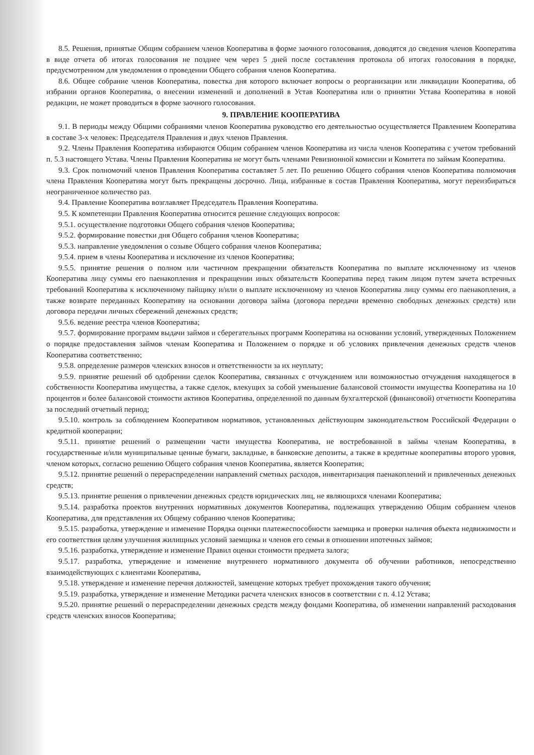8.5. Решения, принятые Общим собранием членов Кооператива в форме заочного голосования, доводятся до сведения членов Кооператива в виде отчета об итогах голосования не позднее чем через 5 дней после составления протокола об итогах голосования в порядке, предусмотренном для уведомления о проведении Общего собрания членов Кооператива.
8.6. Общее собрание членов Кооператива, повестка дня которого включает вопросы о реорганизации или ликвидации Кооператива, об избрании органов Кооператива, о внесении изменений и дополнений в Устав Кооператива или о принятии Устава Кооператива в новой редакции, не может проводиться в форме заочного голосования.
9. ПРАВЛЕНИЕ КООПЕРАТИВА
9.1. В периоды между Общими собраниями членов Кооператива руководство его деятельностью осуществляется Правлением Кооператива в составе 3-х человек: Председателя Правления и двух членов Правления.
9.2. Члены Правления Кооператива избираются Общим собранием членов Кооператива из числа членов Кооператива с учетом требований п. 5.3 настоящего Устава. Члены Правления Кооператива не могут быть членами Ревизионной комиссии и Комитета по займам Кооператива.
9.3. Срок полномочий членов Правления Кооператива составляет 5 лет. По решению Общего собрания членов Кооператива полномочия члена Правления Кооператива могут быть прекращены досрочно. Лица, избранные в состав Правления Кооператива, могут переизбираться неограниченное количество раз.
9.4. Правление Кооператива возглавляет Председатель Правления Кооператива.
9.5. К компетенции Правления Кооператива относится решение следующих вопросов:
9.5.1. осуществление подготовки Общего собрания членов Кооператива;
9.5.2. формирование повестки дня Общего собрания членов Кооператива;
9.5.3. направление уведомления о созыве Общего собрания членов Кооператива;
9.5.4. прием в члены Кооператива и исключение из членов Кооператива;
9.5.5. принятие решения о полном или частичном прекращении обязательств Кооператива по выплате исключенному из членов Кооператива лицу суммы его паенакопления и прекращении иных обязательств Кооператива перед таким лицом путем зачета встречных требований Кооператива к исключенному пайщику и/или о выплате исключенному из членов Кооператива лицу суммы его паенакопления, а также возврате переданных Кооперативу на основании договора займа (договора передачи временно свободных денежных средств) или договора передачи личных сбережений денежных средств;
9.5.6. ведение реестра членов Кооператива;
9.5.7. формирование программ выдачи займов и сберегательных программ Кооператива на основании условий, утвержденных Положением о порядке предоставления займов членам Кооператива и Положением о порядке и об условиях привлечения денежных средств членов Кооператива соответственно;
9.5.8. определение размеров членских взносов и ответственности за их неуплату;
9.5.9. принятие решений об одобрении сделок Кооператива, связанных с отчуждением или возможностью отчуждения находящегося в собственности Кооператива имущества, а также сделок, влекущих за собой уменьшение балансовой стоимости имущества Кооператива на 10 процентов и более балансовой стоимости активов Кооператива, определенной по данным бухгалтерской (финансовой) отчетности Кооператива за последний отчетный период;
9.5.10. контроль за соблюдением Кооперативом нормативов, установленных действующим законодательством Российской Федерации о кредитной кооперации;
9.5.11. принятие решений о размещении части имущества Кооператива, не востребованной в займы членам Кооператива, в государственные и/или муниципальные ценные бумаги, закладные, в банковские депозиты, а также в кредитные кооперативы второго уровня, членом которых, согласно решению Общего собрания членов Кооператива, является Кооператив;
9.5.12. принятие решений о перераспределении направлений сметных расходов, инвентаризация паенакоплений и привлеченных денежных средств;
9.5.13. принятие решения о привлечении денежных средств юридических лиц, не являющихся членами Кооператива;
9.5.14. разработка проектов внутренних нормативных документов Кооператива, подлежащих утверждению Общим собранием членов Кооператива, для представления их Общему собранию членов Кооператива;
9.5.15. разработка, утверждение и изменение Порядка оценки платежеспособности заемщика и проверки наличия объекта недвижимости и его соответствия целям улучшения жилищных условий заемщика и членов его семьи в отношении ипотечных займов;
9.5.16. разработка, утверждение и изменение Правил оценки стоимости предмета залога;
9.5.17. разработка, утверждение и изменение внутреннего нормативного документа об обучении работников, непосредственно взаимодействующих с клиентами Кооператива,
9.5.18. утверждение и изменение перечня должностей, замещение которых требует прохождения такого обучения;
9.5.19. разработка, утверждение и изменение Методики расчета членских взносов в соответствии с п. 4.12 Устава;
9.5.20. принятие решений о перераспределении денежных средств между фондами Кооператива, об изменении направлений расходования средств членских взносов Кооператива;